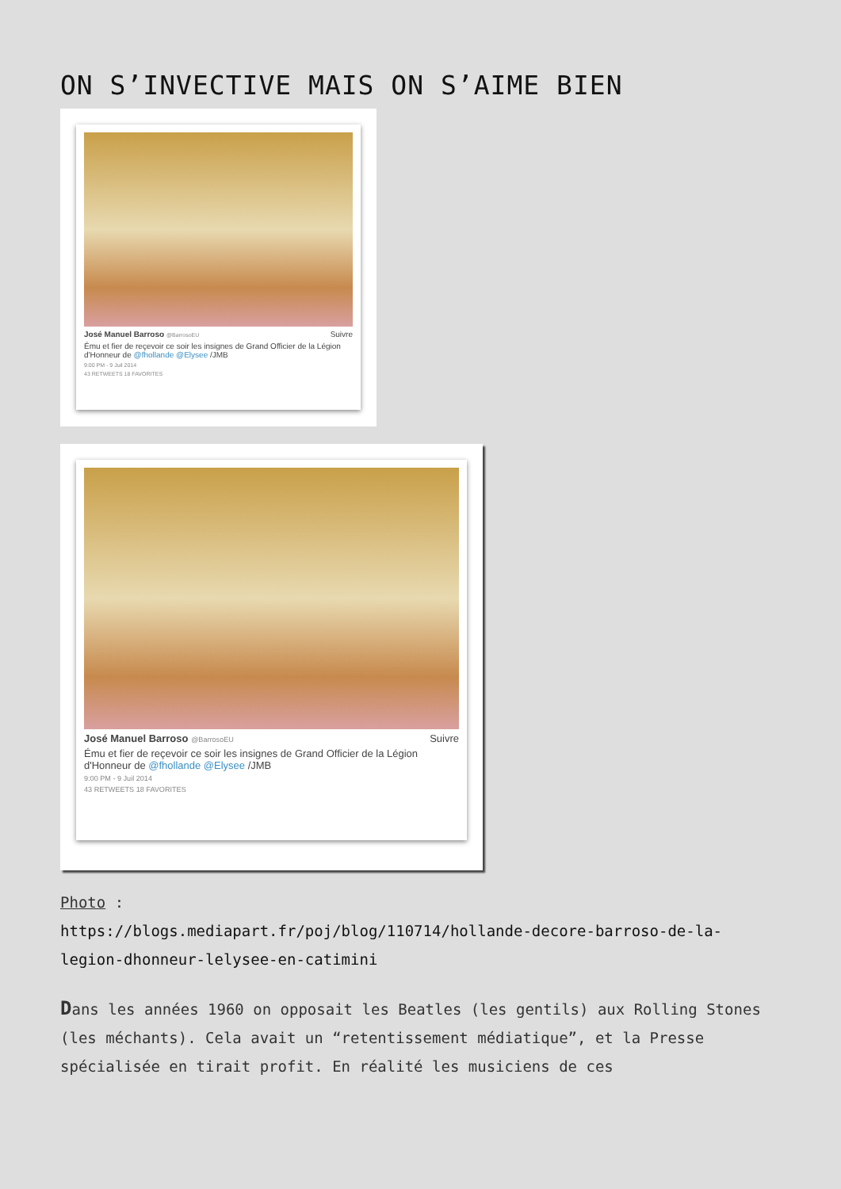ON S’INVECTIVE MAIS ON S’AIME BIEN
José Manuel Barroso @BarrosoEU Suivre
Ému et fier de reçevoir ce soir les insignes de Grand Officier de la Légion d'Honneur de @fhollande @Elysee /JMB
9:00 PM - 9 Juil 2014
43 RETWEETS 18 FAVORITES
José Manuel Barroso @BarrosoEU Suivre
Ému et fier de reçevoir ce soir les insignes de Grand Officier de la Légion d'Honneur de @fhollande @Elysee /JMB
9:00 PM - 9 Juil 2014
43 RETWEETS 18 FAVORITES
Photo :
https://blogs.mediapart.fr/poj/blog/110714/hollande-decore-barroso-de-la-legion-dhonneur-lelysee-en-catimini
Dans les années 1960 on opposait les Beatles (les gentils) aux Rolling Stones (les méchants). Cela avait un “retentissement médiatique”, et la Presse spécialisée en tirait profit. En réalité les musiciens de ces